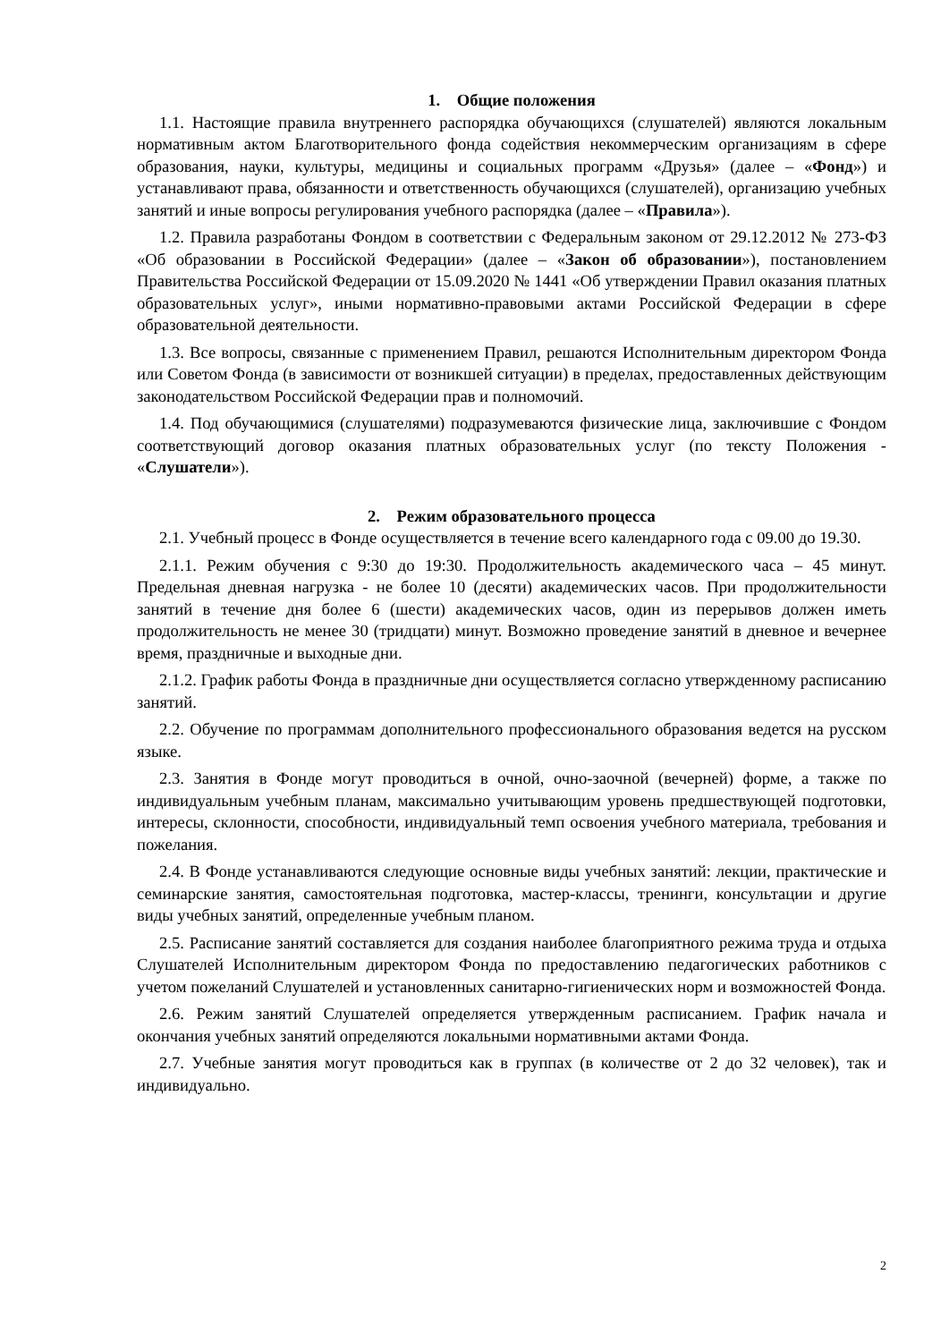1. Общие положения
1.1. Настоящие правила внутреннего распорядка обучающихся (слушателей) являются локальным нормативным актом Благотворительного фонда содействия некоммерческим организациям в сфере образования, науки, культуры, медицины и социальных программ «Друзья» (далее – «Фонд») и устанавливают права, обязанности и ответственность обучающихся (слушателей), организацию учебных занятий и иные вопросы регулирования учебного распорядка (далее – «Правила»).
1.2. Правила разработаны Фондом в соответствии с Федеральным законом от 29.12.2012 № 273-ФЗ «Об образовании в Российской Федерации» (далее – «Закон об образовании»), постановлением Правительства Российской Федерации от 15.09.2020 № 1441 «Об утверждении Правил оказания платных образовательных услуг», иными нормативно-правовыми актами Российской Федерации в сфере образовательной деятельности.
1.3. Все вопросы, связанные с применением Правил, решаются Исполнительным директором Фонда или Советом Фонда (в зависимости от возникшей ситуации) в пределах, предоставленных действующим законодательством Российской Федерации прав и полномочий.
1.4. Под обучающимися (слушателями) подразумеваются физические лица, заключившие с Фондом соответствующий договор оказания платных образовательных услуг (по тексту Положения - «Слушатели»).
2. Режим образовательного процесса
2.1. Учебный процесс в Фонде осуществляется в течение всего календарного года с 09.00 до 19.30.
2.1.1. Режим обучения с 9:30 до 19:30. Продолжительность академического часа – 45 минут. Предельная дневная нагрузка - не более 10 (десяти) академических часов. При продолжительности занятий в течение дня более 6 (шести) академических часов, один из перерывов должен иметь продолжительность не менее 30 (тридцати) минут. Возможно проведение занятий в дневное и вечернее время, праздничные и выходные дни.
2.1.2. График работы Фонда в праздничные дни осуществляется согласно утвержденному расписанию занятий.
2.2. Обучение по программам дополнительного профессионального образования ведется на русском языке.
2.3. Занятия в Фонде могут проводиться в очной, очно-заочной (вечерней) форме, а также по индивидуальным учебным планам, максимально учитывающим уровень предшествующей подготовки, интересы, склонности, способности, индивидуальный темп освоения учебного материала, требования и пожелания.
2.4. В Фонде устанавливаются следующие основные виды учебных занятий: лекции, практические и семинарские занятия, самостоятельная подготовка, мастер-классы, тренинги, консультации и другие виды учебных занятий, определенные учебным планом.
2.5. Расписание занятий составляется для создания наиболее благоприятного режима труда и отдыха Слушателей Исполнительным директором Фонда по предоставлению педагогических работников с учетом пожеланий Слушателей и установленных санитарно-гигиенических норм и возможностей Фонда.
2.6. Режим занятий Слушателей определяется утвержденным расписанием. График начала и окончания учебных занятий определяются локальными нормативными актами Фонда.
2.7. Учебные занятия могут проводиться как в группах (в количестве от 2 до 32 человек), так и индивидуально.
2